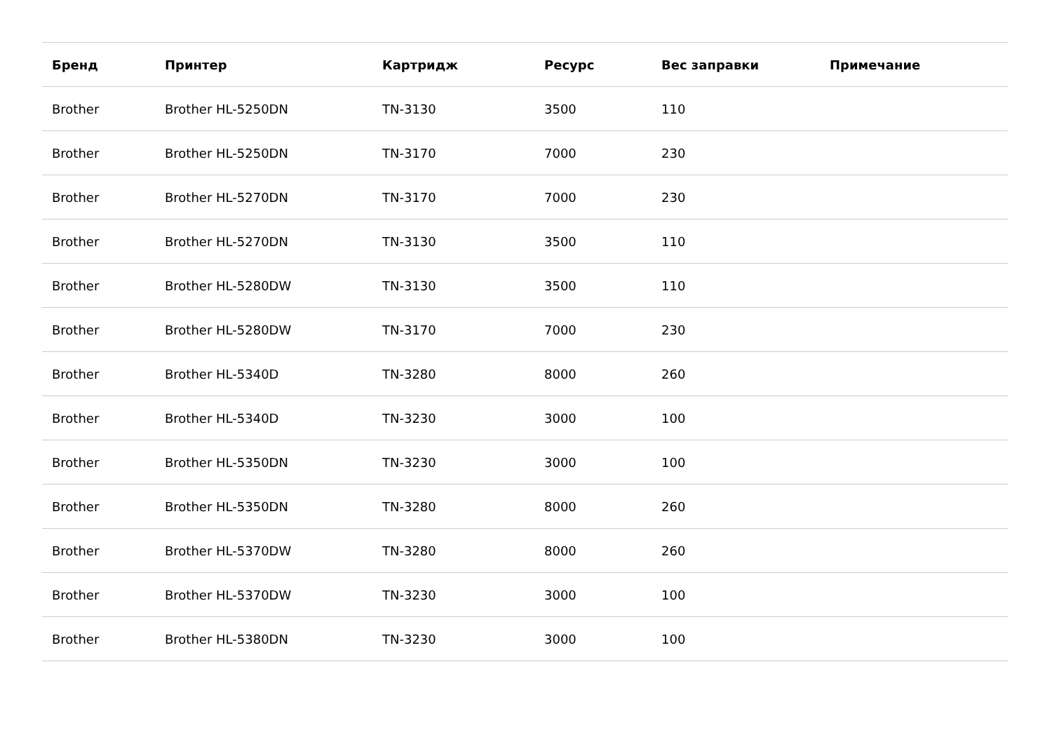| Бренд | Принтер | Картридж | Ресурс | Вес заправки | Примечание |
| --- | --- | --- | --- | --- | --- |
| Brother | Brother HL-5250DN | TN-3130 | 3500 | 110 | |
| Brother | Brother HL-5250DN | TN-3170 | 7000 | 230 | |
| Brother | Brother HL-5270DN | TN-3170 | 7000 | 230 | |
| Brother | Brother HL-5270DN | TN-3130 | 3500 | 110 | |
| Brother | Brother HL-5280DW | TN-3130 | 3500 | 110 | |
| Brother | Brother HL-5280DW | TN-3170 | 7000 | 230 | |
| Brother | Brother HL-5340D | TN-3280 | 8000 | 260 | |
| Brother | Brother HL-5340D | TN-3230 | 3000 | 100 | |
| Brother | Brother HL-5350DN | TN-3230 | 3000 | 100 | |
| Brother | Brother HL-5350DN | TN-3280 | 8000 | 260 | |
| Brother | Brother HL-5370DW | TN-3280 | 8000 | 260 | |
| Brother | Brother HL-5370DW | TN-3230 | 3000 | 100 | |
| Brother | Brother HL-5380DN | TN-3230 | 3000 | 100 | |